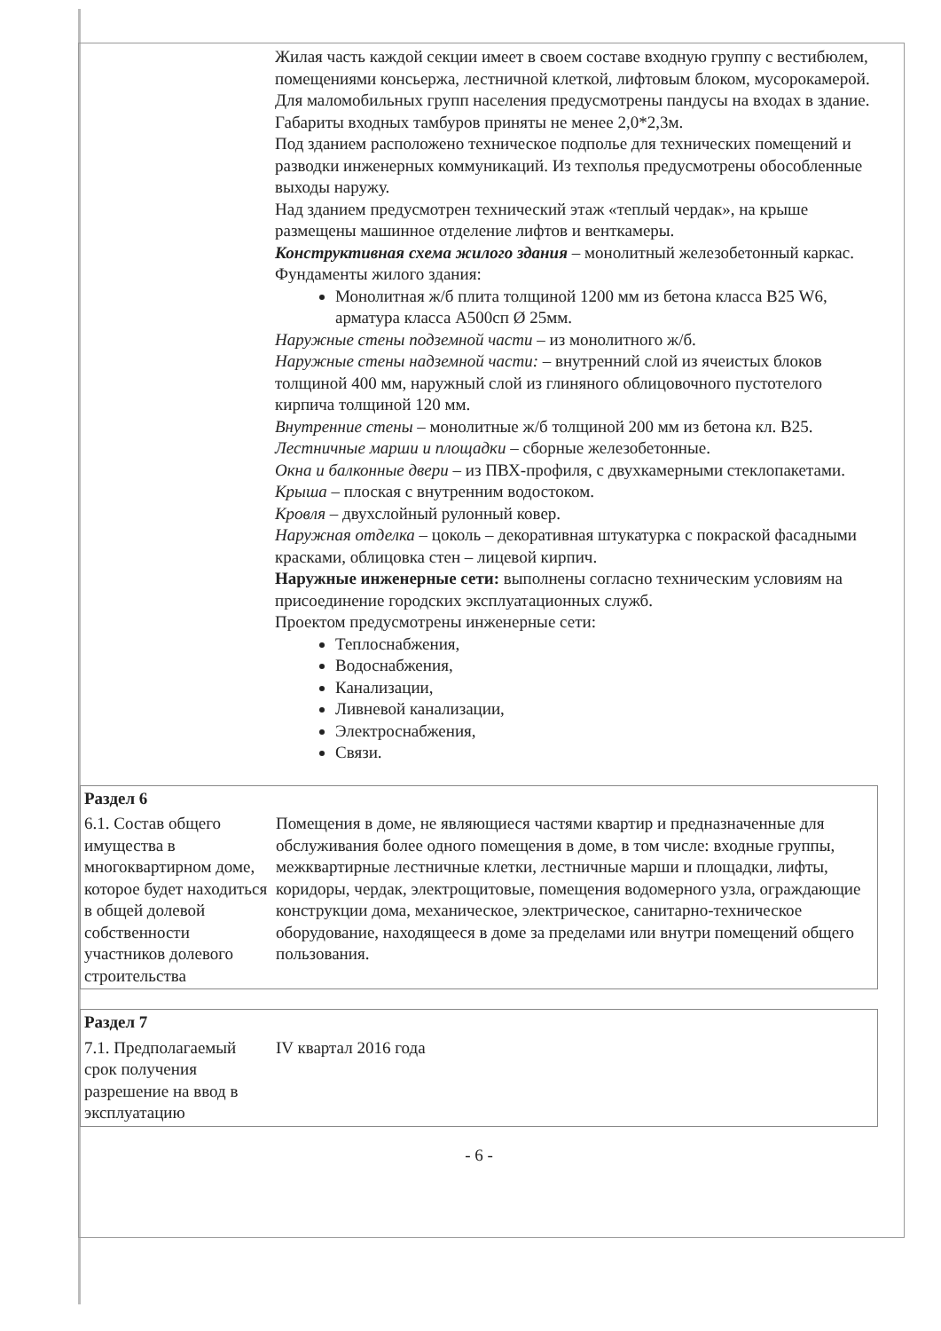| | Жилая часть каждой секции имеет в своем составе входную группу с вестибюлем, помещениями консьержа, лестничной клеткой, лифтовым блоком, мусорокамерой. Для маломобильных групп населения предусмотрены пандусы на входах в здание. Габариты входных тамбуров приняты не менее 2,0*2,3м. Под зданием расположено техническое подполье для технических помещений и разводки инженерных коммуникаций. Из техполья предусмотрены обособленные выходы наружу. Над зданием предусмотрен технический этаж «теплый чердак», на крыше размещены машинное отделение лифтов и венткамеры. Конструктивная схема жилого здания – монолитный железобетонный каркас. Фундаменты жилого здания: Монолитная ж/б плита толщиной 1200 мм из бетона класса В25 W6, арматура класса А500сп Ø 25мм. Наружные стены подземной части – из монолитного ж/б. Наружные стены надземной части: – внутренний слой из ячеистых блоков толщиной 400 мм, наружный слой из глиняного облицовочного пустотелого кирпича толщиной 120 мм. Внутренние стены – монолитные ж/б толщиной 200 мм из бетона кл. В25. Лестничные марши и площадки – сборные железобетонные. Окна и балконные двери – из ПВХ-профиля, с двухкамерными стеклопакетами. Крыша – плоская с внутренним водостоком. Кровля – двухслойный рулонный ковер. Наружная отделка – цоколь – декоративная штукатурка с покраской фасадными красками, облицовка стен – лицевой кирпич. Наружные инженерные сети: выполнены согласно техническим условиям на присоединение городских эксплуатационных служб. Проектом предусмотрены инженерные сети: Теплоснабжения, Водоснабжения, Канализации, Ливневой канализации, Электроснабжения, Связи. |
| Раздел 6 | |
| 6.1. Состав общего имущества в многоквартирном доме, которое будет находиться в общей долевой собственности участников долевого строительства | Помещения в доме, не являющиеся частями квартир и предназначенные для обслуживания более одного помещения в доме, в том числе: входные группы, межквартирные лестничные клетки, лестничные марши и площадки, лифты, коридоры, чердак, электрощитовые, помещения водомерного узла, ограждающие конструкции дома, механическое, электрическое, санитарно-техническое оборудование, находящееся в доме за пределами или внутри помещений общего пользования. |
| Раздел 7 | |
| 7.1. Предполагаемый срок получения разрешение на ввод в эксплуатацию | IV квартал 2016 года |
- 6 -